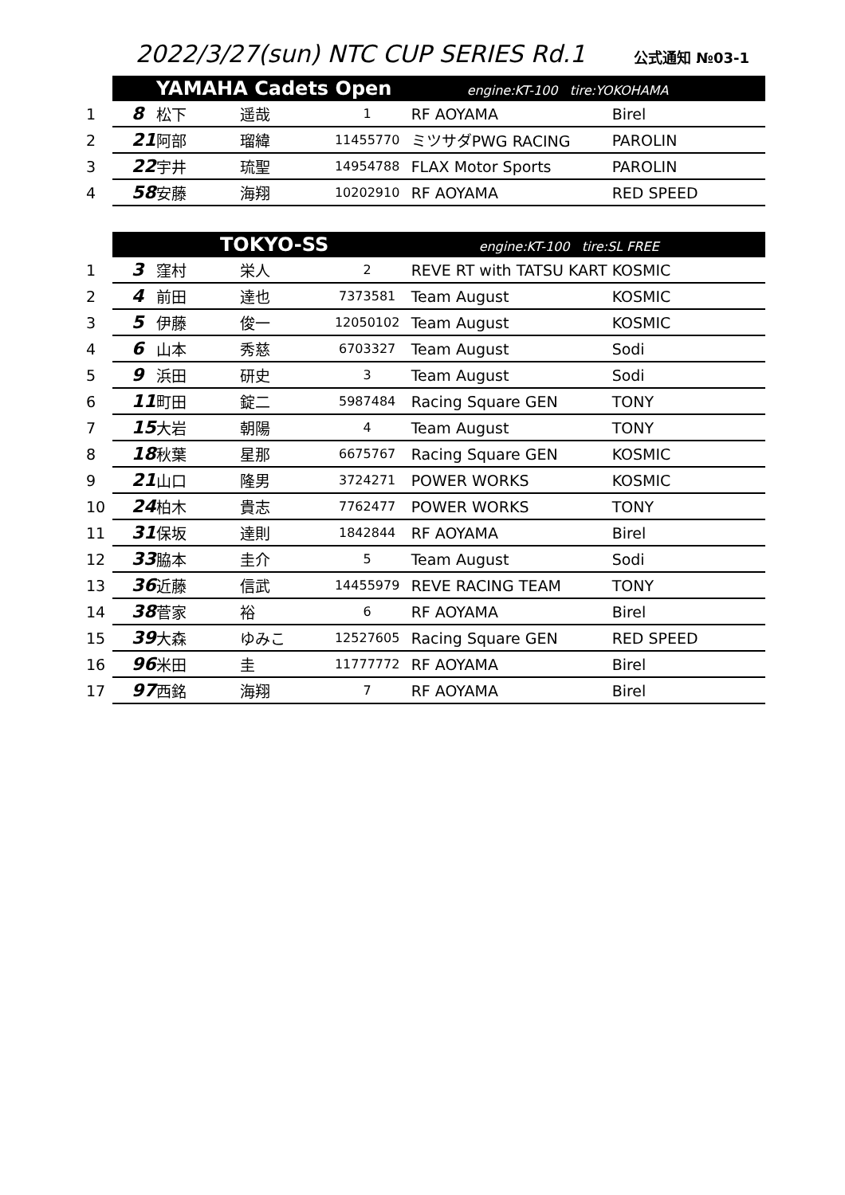2022/3/27(sun) NTC CUP SERIES Rd.1
公式通知 №03-1
| | YAMAHA Cadets Open | | | | engine:KT-100 tire:YOKOHAMA | |
| 1 | 8 | 松下 | 遥哉 | 1 | RF AOYAMA | Birel |
| 2 | 21 | 阿部 | 瑠緯 | 11455770 | ミツサダPWG RACING | PAROLIN |
| 3 | 22 | 宇井 | 琉聖 | 14954788 | FLAX Motor Sports | PAROLIN |
| 4 | 58 | 安藤 | 海翔 | 10202910 | RF AOYAMA | RED SPEED |
| | TOKYO-SS | | | | engine:KT-100 tire:SL FREE | |
| 1 | 3 | 窪村 | 栄人 | 2 | REVE RT with TATSU KART | KOSMIC |
| 2 | 4 | 前田 | 達也 | 7373581 | Team August | KOSMIC |
| 3 | 5 | 伊藤 | 俊一 | 12050102 | Team August | KOSMIC |
| 4 | 6 | 山本 | 秀慈 | 6703327 | Team August | Sodi |
| 5 | 9 | 浜田 | 研史 | 3 | Team August | Sodi |
| 6 | 11 | 町田 | 錠二 | 5987484 | Racing Square GEN | TONY |
| 7 | 15 | 大岩 | 朝陽 | 4 | Team August | TONY |
| 8 | 18 | 秋葉 | 星那 | 6675767 | Racing Square GEN | KOSMIC |
| 9 | 21 | 山口 | 隆男 | 3724271 | POWER WORKS | KOSMIC |
| 10 | 24 | 柏木 | 貴志 | 7762477 | POWER WORKS | TONY |
| 11 | 31 | 保坂 | 達則 | 1842844 | RF AOYAMA | Birel |
| 12 | 33 | 脇本 | 圭介 | 5 | Team August | Sodi |
| 13 | 36 | 近藤 | 信武 | 14455979 | REVE RACING TEAM | TONY |
| 14 | 38 | 菅家 | 裕 | 6 | RF AOYAMA | Birel |
| 15 | 39 | 大森 | ゆみこ | 12527605 | Racing Square GEN | RED SPEED |
| 16 | 96 | 米田 | 圭 | 11777772 | RF AOYAMA | Birel |
| 17 | 97 | 西銘 | 海翔 | 7 | RF AOYAMA | Birel |